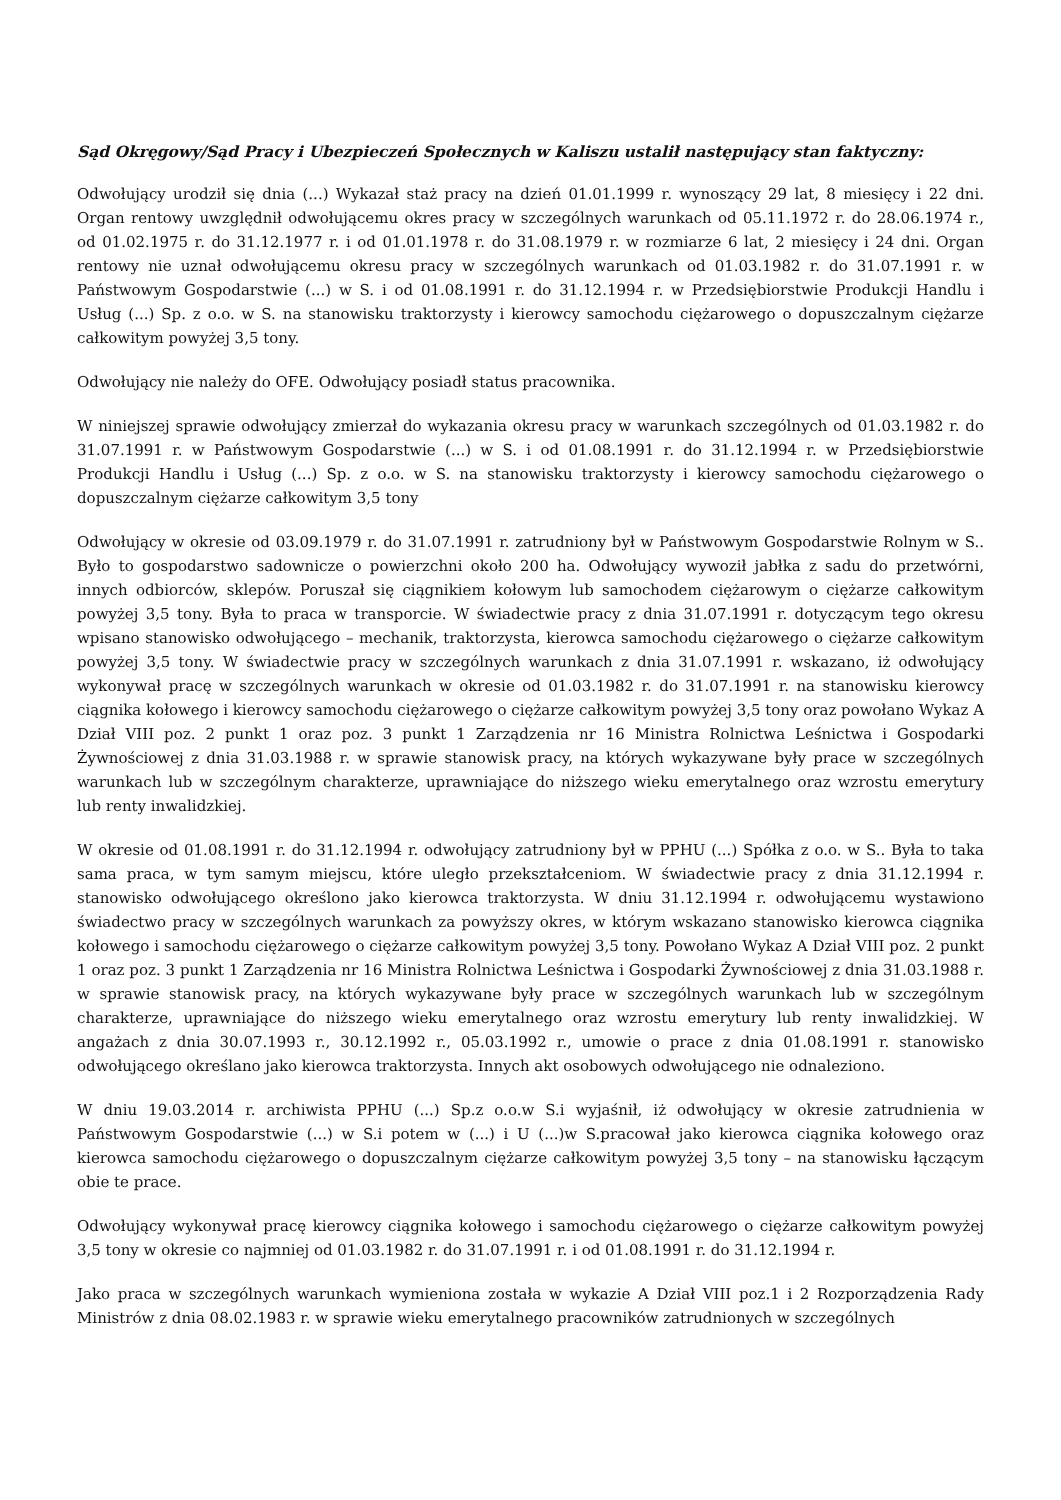Sąd Okręgowy/Sąd Pracy i Ubezpieczeń Społecznych w Kaliszu ustalił następujący stan faktyczny:
Odwołujący urodził się dnia (...) Wykazał staż pracy na dzień 01.01.1999 r. wynoszący 29 lat, 8 miesięcy i 22 dni. Organ rentowy uwzględnił odwołującemu okres pracy w szczególnych warunkach od 05.11.1972 r. do 28.06.1974 r., od 01.02.1975 r. do 31.12.1977 r. i od 01.01.1978 r. do 31.08.1979 r. w rozmiarze 6 lat, 2 miesięcy i 24 dni. Organ rentowy nie uznał odwołującemu okresu pracy w szczególnych warunkach od 01.03.1982 r. do 31.07.1991 r. w Państwowym Gospodarstwie (...) w S. i od 01.08.1991 r. do 31.12.1994 r. w Przedsiębiorstwie Produkcji Handlu i Usług (...) Sp. z o.o. w S. na stanowisku traktorzysty i kierowcy samochodu ciężarowego o dopuszczalnym ciężarze całkowitym powyżej 3,5 tony.
Odwołujący nie należy do OFE. Odwołujący posiadł status pracownika.
W niniejszej sprawie odwołujący zmierzał do wykazania okresu pracy w warunkach szczególnych od 01.03.1982 r. do 31.07.1991 r. w Państwowym Gospodarstwie (...) w S. i od 01.08.1991 r. do 31.12.1994 r. w Przedsiębiorstwie Produkcji Handlu i Usług (...) Sp. z o.o. w S. na stanowisku traktorzysty i kierowcy samochodu ciężarowego o dopuszczalnym ciężarze całkowitym 3,5 tony
Odwołujący w okresie od 03.09.1979 r. do 31.07.1991 r. zatrudniony był w Państwowym Gospodarstwie Rolnym w S.. Było to gospodarstwo sadownicze o powierzchni około 200 ha. Odwołujący wywoził jabłka z sadu do przetwórni, innych odbiorców, sklepów. Poruszał się ciągnikiem kołowym lub samochodem ciężarowym o ciężarze całkowitym powyżej 3,5 tony. Była to praca w transporcie. W świadectwie pracy z dnia 31.07.1991 r. dotyczącym tego okresu wpisano stanowisko odwołującego – mechanik, traktorzysta, kierowca samochodu ciężarowego o ciężarze całkowitym powyżej 3,5 tony. W świadectwie pracy w szczególnych warunkach z dnia 31.07.1991 r. wskazano, iż odwołujący wykonywał pracę w szczególnych warunkach w okresie od 01.03.1982 r. do 31.07.1991 r. na stanowisku kierowcy ciągnika kołowego i kierowcy samochodu ciężarowego o ciężarze całkowitym powyżej 3,5 tony oraz powołano Wykaz A Dział VIII poz. 2 punkt 1 oraz poz. 3 punkt 1 Zarządzenia nr 16 Ministra Rolnictwa Leśnictwa i Gospodarki Żywnościowej z dnia 31.03.1988 r. w sprawie stanowisk pracy, na których wykazywane były prace w szczególnych warunkach lub w szczególnym charakterze, uprawniające do niższego wieku emerytalnego oraz wzrostu emerytury lub renty inwalidzkiej.
W okresie od 01.08.1991 r. do 31.12.1994 r. odwołujący zatrudniony był w PPHU (...) Spółka z o.o. w S.. Była to taka sama praca, w tym samym miejscu, które uległo przekształceniom. W świadectwie pracy z dnia 31.12.1994 r. stanowisko odwołującego określono jako kierowca traktorzysta. W dniu 31.12.1994 r. odwołującemu wystawiono świadectwo pracy w szczególnych warunkach za powyższy okres, w którym wskazano stanowisko kierowca ciągnika kołowego i samochodu ciężarowego o ciężarze całkowitym powyżej 3,5 tony. Powołano Wykaz A Dział VIII poz. 2 punkt 1 oraz poz. 3 punkt 1 Zarządzenia nr 16 Ministra Rolnictwa Leśnictwa i Gospodarki Żywnościowej z dnia 31.03.1988 r. w sprawie stanowisk pracy, na których wykazywane były prace w szczególnych warunkach lub w szczególnym charakterze, uprawniające do niższego wieku emerytalnego oraz wzrostu emerytury lub renty inwalidzkiej. W angażach z dnia 30.07.1993 r., 30.12.1992 r., 05.03.1992 r., umowie o prace z dnia 01.08.1991 r. stanowisko odwołującego określano jako kierowca traktorzysta. Innych akt osobowych odwołującego nie odnaleziono.
W dniu 19.03.2014 r. archiwista PPHU (...) Sp.z o.o.w S.i wyjaśnił, iż odwołujący w okresie zatrudnienia w Państwowym Gospodarstwie (...) w S.i potem w (...) i U (...)w S.pracował jako kierowca ciągnika kołowego oraz kierowca samochodu ciężarowego o dopuszczalnym ciężarze całkowitym powyżej 3,5 tony – na stanowisku łączącym obie te prace.
Odwołujący wykonywał pracę kierowcy ciągnika kołowego i samochodu ciężarowego o ciężarze całkowitym powyżej 3,5 tony w okresie co najmniej od 01.03.1982 r. do 31.07.1991 r. i od 01.08.1991 r. do 31.12.1994 r.
Jako praca w szczególnych warunkach wymieniona została w wykazie A Dział VIII poz.1 i 2 Rozporządzenia Rady Ministrów z dnia 08.02.1983 r. w sprawie wieku emerytalnego pracowników zatrudnionych w szczególnych